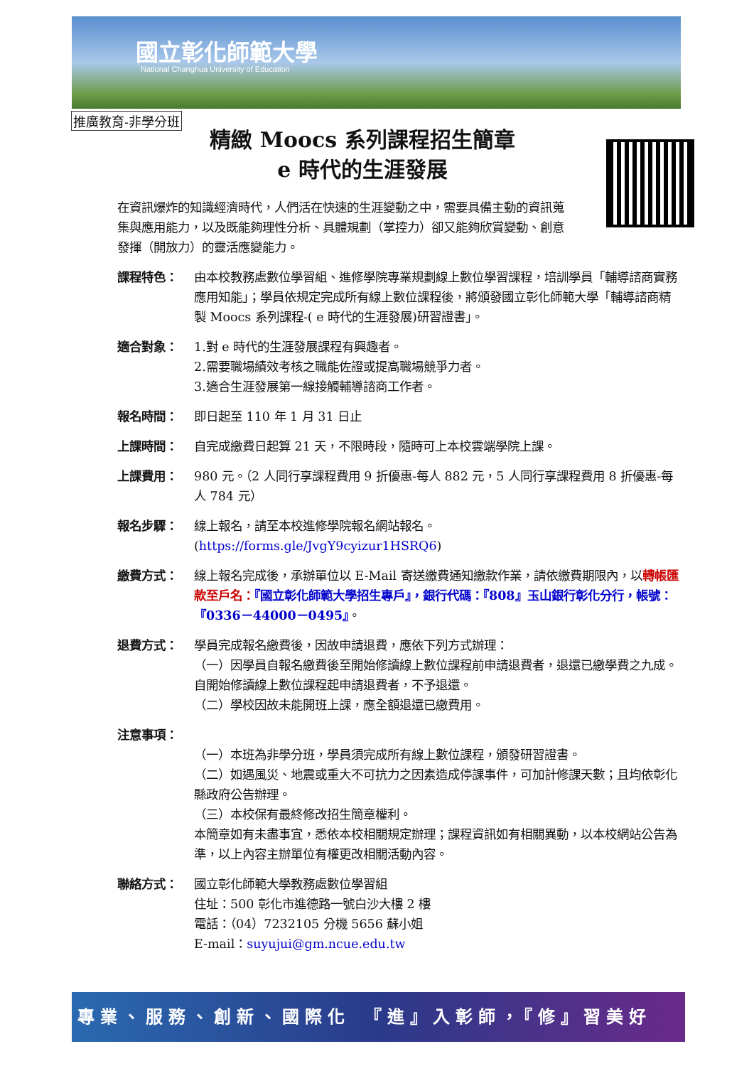國立彰化師範大學
National Changhua University of Education
推廣教育-非學分班
精緻 Moocs 系列課程招生簡章
e 時代的生涯發展
在資訊爆炸的知識經濟時代，人們活在快速的生涯變動之中，需要具備主動的資訊蒐集與應用能力，以及既能夠理性分析、具體規劃（掌控力）卻又能夠欣賞變動、創意發揮（開放力）的靈活應變能力。
課程特色： 由本校教務處數位學習組、進修學院專業規劃線上數位學習課程，培訓學員「輔導諮商實務應用知能」；學員依規定完成所有線上數位課程後，將頒發國立彰化師範大學「輔導諮商精製 Moocs 系列課程-( e 時代的生涯發展)研習證書」。
適合對象： 1.對 e 時代的生涯發展課程有興趣者。
2.需要職場績效考核之職能佐證或提高職場競爭力者。
3.適合生涯發展第一線接觸輔導諮商工作者。
報名時間： 即日起至 110 年 1 月 31 日止
上課時間： 自完成繳費日起算 21 天，不限時段，隨時可上本校雲端學院上課。
上課費用： 980 元。（2 人同行享課程費用 9 折優惠-每人 882 元，5 人同行享課程費用 8 折優惠-每人 784 元）
報名步驟： 線上報名，請至本校進修學院報名網站報名。
(https://forms.gle/JvgY9cyizur1HSRQ6)
繳費方式： 線上報名完成後，承辦單位以 E-Mail 寄送繳費通知繳款作業，請依繳費期限內，以轉帳匯款至戶名：『國立彰化師範大學招生專戶』，銀行代碼：『808』玉山銀行彰化分行，帳號：『0336－44000－0495』。
退費方式： 學員完成報名繳費後，因故申請退費，應依下列方式辦理：
（一）因學員自報名繳費後至開始修讀線上數位課程前申請退費者，退還已繳學費之九成。自開始修讀線上數位課程起申請退費者，不予退還。
（二）學校因故未能開班上課，應全額退還已繳費用。
注意事項：
（一）本班為非學分班，學員須完成所有線上數位課程，頒發研習證書。
（二）如遇風災、地震或重大不可抗力之因素造成停課事件，可加計修課天數；且均依彰化縣政府公告辦理。
（三）本校保有最終修改招生簡章權利。
本簡章如有未盡事宜，悉依本校相關規定辦理；課程資訊如有相關異動，以本校網站公告為準，以上內容主辦單位有權更改相關活動內容。
聯絡方式： 國立彰化師範大學教務處數位學習組
住址：500 彰化市進德路一號白沙大樓 2 樓
電話：（04）7232105 分機 5656 蘇小姐
E-mail：suyujui@gm.ncue.edu.tw
專業、服務、創新、國際化　『進』入彰師，『修』習美好